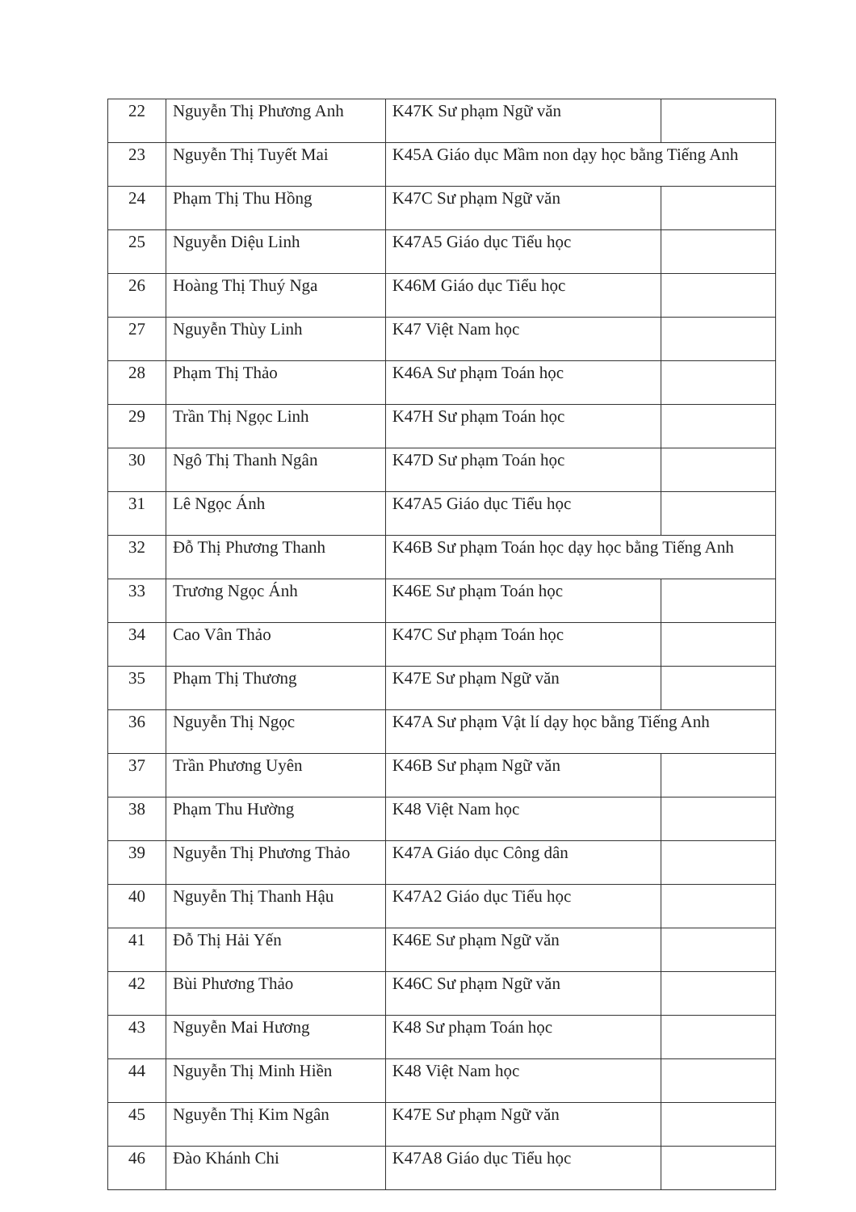| 22 | Nguyễn Thị Phương Anh | K47K Sư phạm Ngữ văn | |
| 23 | Nguyễn Thị Tuyết Mai | K45A Giáo dục Mầm non dạy học bằng Tiếng Anh | |
| 24 | Phạm Thị Thu Hồng | K47C Sư phạm Ngữ văn | |
| 25 | Nguyễn Diệu Linh | K47A5 Giáo dục Tiểu học | |
| 26 | Hoàng Thị Thuý Nga | K46M Giáo dục Tiểu học | |
| 27 | Nguyễn Thùy Linh | K47 Việt Nam học | |
| 28 | Phạm Thị Thảo | K46A Sư phạm Toán học | |
| 29 | Trần Thị Ngọc Linh | K47H Sư phạm Toán học | |
| 30 | Ngô Thị Thanh Ngân | K47D Sư phạm Toán học | |
| 31 | Lê Ngọc Ánh | K47A5 Giáo dục Tiểu học | |
| 32 | Đỗ Thị Phương Thanh | K46B Sư phạm Toán học dạy học bằng Tiếng Anh | |
| 33 | Trương Ngọc Ánh | K46E Sư phạm Toán học | |
| 34 | Cao Vân Thảo | K47C Sư phạm Toán học | |
| 35 | Phạm Thị Thương | K47E Sư phạm Ngữ văn | |
| 36 | Nguyễn Thị Ngọc | K47A Sư phạm Vật lí dạy học bằng Tiếng Anh | |
| 37 | Trần Phương Uyên | K46B Sư phạm Ngữ văn | |
| 38 | Phạm Thu Hường | K48 Việt Nam học | |
| 39 | Nguyễn Thị Phương Thảo | K47A Giáo dục Công dân | |
| 40 | Nguyễn Thị Thanh Hậu | K47A2 Giáo dục Tiểu học | |
| 41 | Đỗ Thị Hải Yến | K46E Sư phạm Ngữ văn | |
| 42 | Bùi Phương Thảo | K46C Sư phạm Ngữ văn | |
| 43 | Nguyễn Mai Hương | K48 Sư phạm Toán học | |
| 44 | Nguyễn Thị Minh Hiền | K48 Việt Nam học | |
| 45 | Nguyễn Thị Kim Ngân | K47E Sư phạm Ngữ văn | |
| 46 | Đào Khánh Chi | K47A8 Giáo dục Tiểu học | |